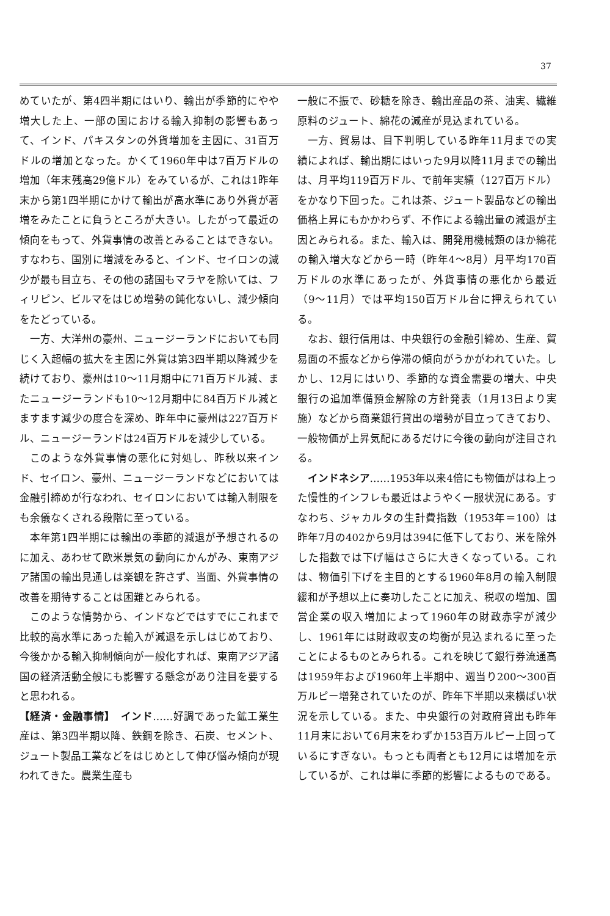37
めていたが、第4四半期にはいり、輸出が季節的にやや増大した上、一部の国における輸入抑制の影響もあって、インド、パキスタンの外貨増加を主因に、31百万ドルの増加となった。かくて1960年中は7百万ドルの増加（年末残高29億ドル）をみているが、これは1昨年末から第1四半期にかけて輸出が高水準にあり外貨が著増をみたことに負うところが大きい。したがって最近の傾向をもって、外貨事情の改善とみることはできない。すなわち、国別に増減をみると、インド、セイロンの減少が最も目立ち、その他の諸国もマラヤを除いては、フィリピン、ビルマをはじめ増勢の鈍化ないし、減少傾向をたどっている。
一方、大洋州の豪州、ニュージーランドにおいても同じく入超幅の拡大を主因に外貨は第3四半期以降減少を続けており、豪州は10〜11月期中に71百万ドル減、またニュージーランドも10〜12月期中に84百万ドル減とますます減少の度合を深め、昨年中に豪州は227百万ドル、ニュージーランドは24百万ドルを減少している。
このような外貨事情の悪化に対処し、昨秋以来インド、セイロン、豪州、ニュージーランドなどにおいては金融引締めが行なわれ、セイロンにおいては輸入制限をも余儀なくされる段階に至っている。
本年第1四半期には輸出の季節的減退が予想されるのに加え、あわせて欧米景気の動向にかんがみ、東南アジア諸国の輸出見通しは楽観を許さず、当面、外貨事情の改善を期待することは困難とみられる。
このような情勢から、インドなどではすでにこれまで比較的高水準にあった輸入が減退を示しはじめており、今後かかる輸入抑制傾向が一般化すれば、東南アジア諸国の経済活動全般にも影響する懸念があり注目を要すると思われる。
【経済・金融事情】　インド……好調であった鉱工業生産は、第3四半期以降、鉄鋼を除き、石炭、セメント、ジュート製品工業などをはじめとして伸び悩み傾向が現われてきた。農業生産も
一般に不振で、砂糖を除き、輸出産品の茶、油実、繊維原料のジュート、綿花の減産が見込まれている。
一方、貿易は、目下判明している昨年11月までの実績によれば、輸出期にはいった9月以降11月までの輸出は、月平均119百万ドル、で前年実績（127百万ドル）をかなり下回った。これは茶、ジュート製品などの輸出価格上昇にもかかわらず、不作による輸出量の減退が主因とみられる。また、輸入は、開発用機械類のほか綿花の輸入増大などから一時（昨年4〜8月）月平均170百万ドルの水準にあったが、外貨事情の悪化から最近（9〜11月）では平均150百万ドル台に押えられている。
なお、銀行信用は、中央銀行の金融引締め、生産、貿易面の不振などから停滞の傾向がうかがわれていた。しかし、12月にはいり、季節的な資金需要の増大、中央銀行の追加準備預金解除の方針発表（1月13日より実施）などから商業銀行貸出の増勢が目立ってきており、一般物価が上昇気配にあるだけに今後の動向が注目される。
インドネシア……1953年以来4倍にも物価がはね上った慢性的インフレも最近はようやく一服状況にある。すなわち、ジャカルタの生計費指数（1953年＝100）は昨年7月の402から9月は394に低下しており、米を除外した指数では下げ幅はさらに大きくなっている。これは、物価引下げを主目的とする1960年8月の輸入制限緩和が予想以上に奏功したことに加え、税収の増加、国営企業の収入増加によって1960年の財政赤字が減少し、1961年には財政収支の均衡が見込まれるに至ったことによるものとみられる。これを映じて銀行券流通高は1959年および1960年上半期中、週当り200〜300百万ルピー増発されていたのが、昨年下半期以来横ばい状況を示している。また、中央銀行の対政府貸出も昨年11月末において6月末をわずか153百万ルピー上回っているにすぎない。もっとも両者とも12月には増加を示しているが、これは単に季節的影響によるものである。